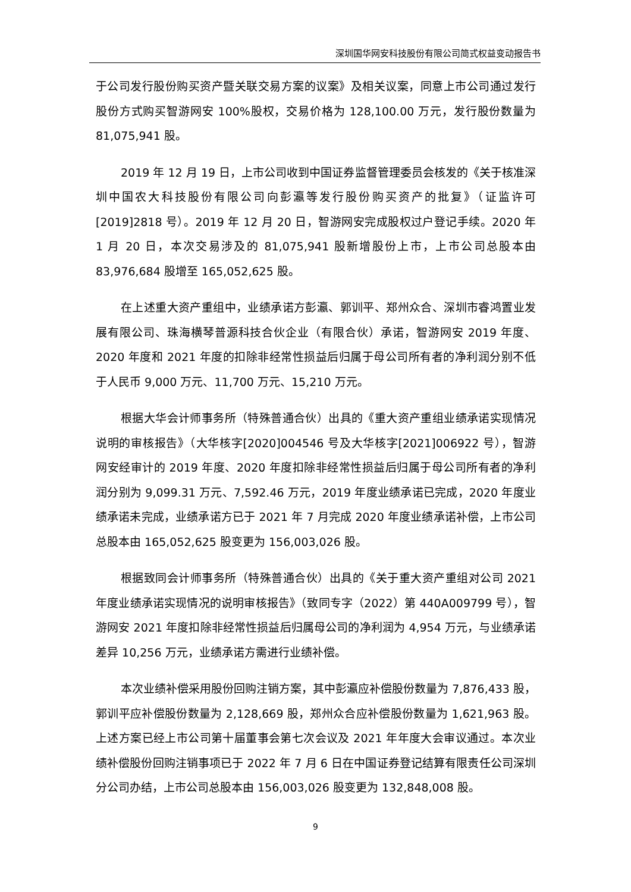深圳国华网安科技股份有限公司简式权益变动报告书
于公司发行股份购买资产暨关联交易方案的议案》及相关议案，同意上市公司通过发行股份方式购买智游网安 100%股权，交易价格为 128,100.00 万元，发行股份数量为 81,075,941 股。
2019 年 12 月 19 日，上市公司收到中国证券监督管理委员会核发的《关于核准深圳中国农大科技股份有限公司向彭瀛等发行股份购买资产的批复》（证监许可[2019]2818 号）。2019 年 12 月 20 日，智游网安完成股权过户登记手续。2020 年 1 月 20 日，本次交易涉及的 81,075,941 股新增股份上市，上市公司总股本由 83,976,684 股增至 165,052,625 股。
在上述重大资产重组中，业绩承诺方彭瀛、郭训平、郑州众合、深圳市睿鸿置业发展有限公司、珠海横琴普源科技合伙企业（有限合伙）承诺，智游网安 2019 年度、2020 年度和 2021 年度的扣除非经常性损益后归属于母公司所有者的净利润分别不低于人民币 9,000 万元、11,700 万元、15,210 万元。
根据大华会计师事务所（特殊普通合伙）出具的《重大资产重组业绩承诺实现情况说明的审核报告》（大华核字[2020]004546 号及大华核字[2021]006922 号），智游网安经审计的 2019 年度、2020 年度扣除非经常性损益后归属于母公司所有者的净利润分别为 9,099.31 万元、7,592.46 万元，2019 年度业绩承诺已完成，2020 年度业绩承诺未完成，业绩承诺方已于 2021 年 7 月完成 2020 年度业绩承诺补偿，上市公司总股本由 165,052,625 股变更为 156,003,026 股。
根据致同会计师事务所（特殊普通合伙）出具的《关于重大资产重组对公司 2021 年度业绩承诺实现情况的说明审核报告》（致同专字（2022）第 440A009799 号），智游网安 2021 年度扣除非经常性损益后归属母公司的净利润为 4,954 万元，与业绩承诺差异 10,256 万元，业绩承诺方需进行业绩补偿。
本次业绩补偿采用股份回购注销方案，其中彭瀛应补偿股份数量为 7,876,433 股，郭训平应补偿股份数量为 2,128,669 股，郑州众合应补偿股份数量为 1,621,963 股。上述方案已经上市公司第十届董事会第七次会议及 2021 年年度大会审议通过。本次业绩补偿股份回购注销事项已于 2022 年 7 月 6 日在中国证券登记结算有限责任公司深圳分公司办结，上市公司总股本由 156,003,026 股变更为 132,848,008 股。
9